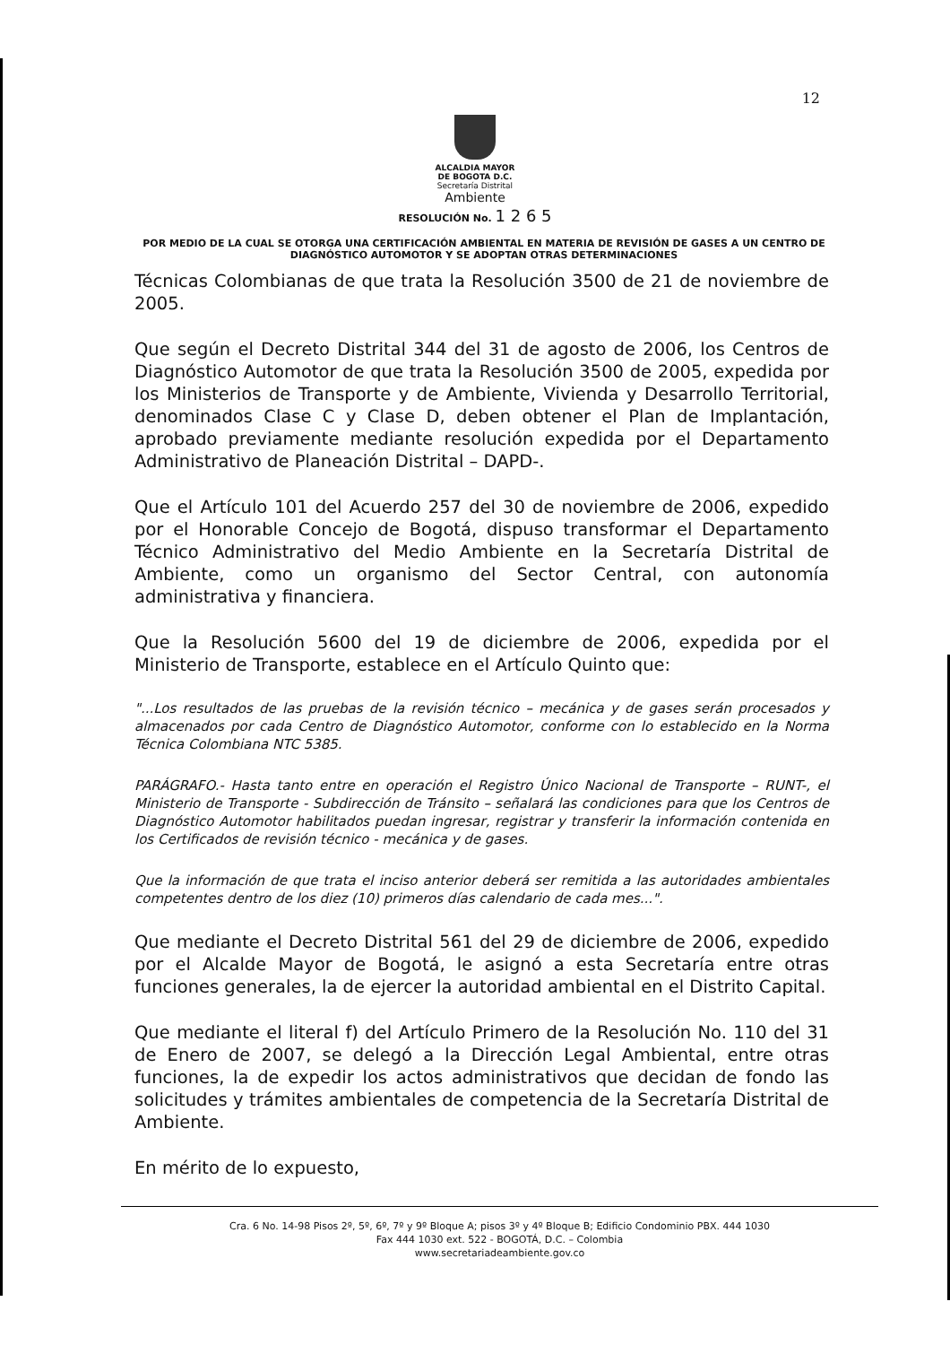12
ALCALDIA MAYOR
DE BOGOTA D.C.
Secretaría Distrital
Ambiente
RESOLUCIÓN No. 1 2 6 5
POR MEDIO DE LA CUAL SE OTORGA UNA CERTIFICACIÓN AMBIENTAL EN MATERIA DE REVISIÓN DE GASES A UN CENTRO DE DIAGNÓSTICO AUTOMOTOR Y SE ADOPTAN OTRAS DETERMINACIONES
Técnicas Colombianas de que trata la Resolución 3500 de 21 de noviembre de 2005.
Que según el Decreto Distrital 344 del 31 de agosto de 2006, los Centros de Diagnóstico Automotor de que trata la Resolución 3500 de 2005, expedida por los Ministerios de Transporte y de Ambiente, Vivienda y Desarrollo Territorial, denominados Clase C y Clase D, deben obtener el Plan de Implantación, aprobado previamente mediante resolución expedida por el Departamento Administrativo de Planeación Distrital – DAPD-.
Que el Artículo 101 del Acuerdo 257 del 30 de noviembre de 2006, expedido por el Honorable Concejo de Bogotá, dispuso transformar el Departamento Técnico Administrativo del Medio Ambiente en la Secretaría Distrital de Ambiente, como un organismo del Sector Central, con autonomía administrativa y financiera.
Que la Resolución 5600 del 19 de diciembre de 2006, expedida por el Ministerio de Transporte, establece en el Artículo Quinto que:
"...Los resultados de las pruebas de la revisión técnico – mecánica y de gases serán procesados y almacenados por cada Centro de Diagnóstico Automotor, conforme con lo establecido en la Norma Técnica Colombiana NTC 5385.
PARÁGRAFO.- Hasta tanto entre en operación el Registro Único Nacional de Transporte – RUNT-, el Ministerio de Transporte - Subdirección de Tránsito – señalará las condiciones para que los Centros de Diagnóstico Automotor habilitados puedan ingresar, registrar y transferir la información contenida en los Certificados de revisión técnico - mecánica y de gases.
Que la información de que trata el inciso anterior deberá ser remitida a las autoridades ambientales competentes dentro de los diez (10) primeros días calendario de cada mes...".
Que mediante el Decreto Distrital 561 del 29 de diciembre de 2006, expedido por el Alcalde Mayor de Bogotá, le asignó a esta Secretaría entre otras funciones generales, la de ejercer la autoridad ambiental en el Distrito Capital.
Que mediante el literal f) del Artículo Primero de la Resolución No. 110 del 31 de Enero de 2007, se delegó a la Dirección Legal Ambiental, entre otras funciones, la de expedir los actos administrativos que decidan de fondo las solicitudes y trámites ambientales de competencia de la Secretaría Distrital de Ambiente.
En mérito de lo expuesto,
Cra. 6 No. 14-98 Pisos 2º, 5º, 6º, 7º y 9º Bloque A; pisos 3º y 4º Bloque B; Edificio Condominio PBX. 444 1030
Fax 444 1030 ext. 522 - BOGOTÁ, D.C. – Colombia
www.secretariadeambiente.gov.co